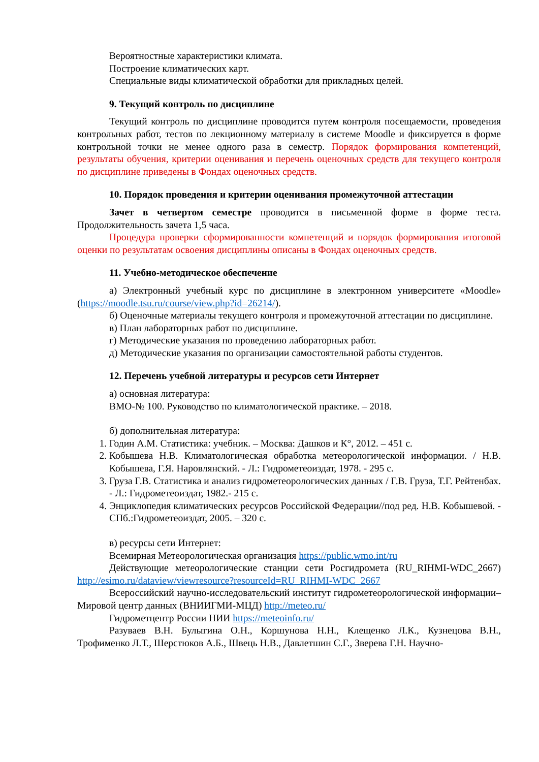Вероятностные характеристики климата.
Построение климатических карт.
Специальные виды климатической обработки для прикладных целей.
9. Текущий контроль по дисциплине
Текущий контроль по дисциплине проводится путем контроля посещаемости, проведения контрольных работ, тестов по лекционному материалу в системе Moodle и фиксируется в форме контрольной точки не менее одного раза в семестр. Порядок формирования компетенций, результаты обучения, критерии оценивания и перечень оценочных средств для текущего контроля по дисциплине приведены в Фондах оценочных средств.
10. Порядок проведения и критерии оценивания промежуточной аттестации
Зачет в четвертом семестре проводится в письменной форме в форме теста. Продолжительность зачета 1,5 часа.
Процедура проверки сформированности компетенций и порядок формирования итоговой оценки по результатам освоения дисциплины описаны в Фондах оценочных средств.
11. Учебно-методическое обеспечение
а) Электронный учебный курс по дисциплине в электронном университете «Moodle» (https://moodle.tsu.ru/course/view.php?id=26214/).
б) Оценочные материалы текущего контроля и промежуточной аттестации по дисциплине.
в) План лабораторных работ по дисциплине.
г) Методические указания по проведению лабораторных работ.
д) Методические указания по организации самостоятельной работы студентов.
12. Перечень учебной литературы и ресурсов сети Интернет
а) основная литература:
ВМО-№ 100. Руководство по климатологической практике. – 2018.
б) дополнительная литература:
1. Годин А.М. Статистика: учебник. – Москва: Дашков и К°, 2012. – 451 с.
2. Кобышева Н.В. Климатологическая обработка метеорологической информации. / Н.В. Кобышева, Г.Я. Наровлянский. - Л.: Гидрометеоиздат, 1978. - 295 с.
3. Груза Г.В. Статистика и анализ гидрометеорологических данных / Г.В. Груза, Т.Г. Рейтенбах. - Л.: Гидрометеоиздат, 1982.- 215 с.
4. Энциклопедия климатических ресурсов Российской Федерации//под ред. Н.В. Кобышевой. - СПб.:Гидрометеоиздат, 2005. – 320 с.
в) ресурсы сети Интернет:
Всемирная Метеорологическая организация https://public.wmo.int/ru
Действующие метеорологические станции сети Росгидромета (RU_RIHMI-WDC_2667) http://esimo.ru/dataview/viewresource?resourceId=RU_RIHMI-WDC_2667
Всероссийский научно-исследовательский институт гидрометеорологической информации– Мировой центр данных (ВНИИГМИ-МЦД) http://meteo.ru/
Гидрометцентр России НИИ https://meteoinfo.ru/
Разуваев В.Н. Булыгина О.Н., Коршунова Н.Н., Клещенко Л.К., Кузнецова В.Н., Трофименко Л.Т., Шерстюков А.Б., Швець Н.В., Давлетшин С.Г., Зверева Г.Н. Научно-